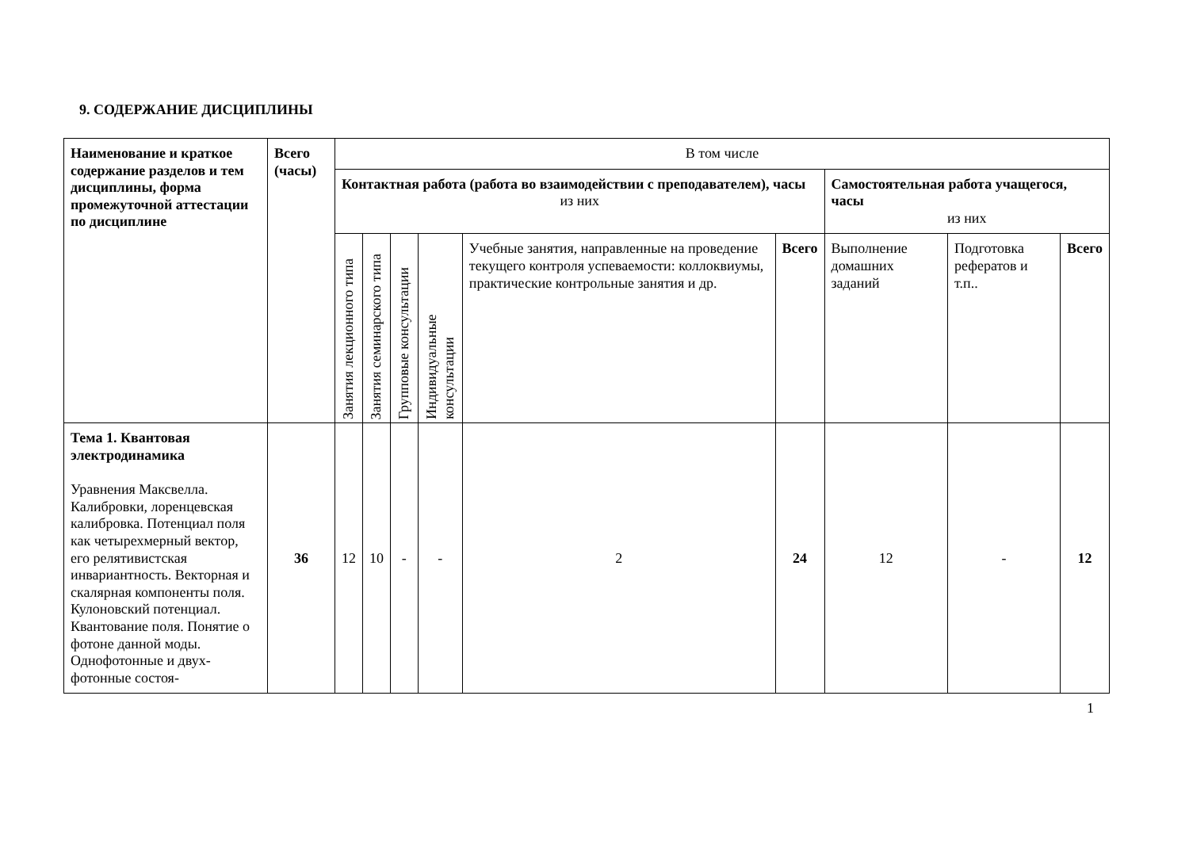9. СОДЕРЖАНИЕ ДИСЦИПЛИНЫ
| Наименование и краткое содержание разделов и тем дисциплины, форма промежуточной аттестации по дисциплине | Всего (часы) | В том числе | | | | | | | | |
| --- | --- | --- | --- | --- | --- | --- | --- | --- | --- | --- |
| | | Контактная работа (работа во взаимодействии с преподавателем), часы из них | | | | | | Самостоятельная работа учащегося, часы из них | | |
| | | Занятия лекционного типа | Занятия семинарского типа | Групповые консультации | Индивидуальные консультации | Учебные занятия, направленные на проведение текущего контроля успеваемости: коллоквиумы, практические контрольные занятия и др. | Всего | Выполнение домашних заданий | Подготовка рефератов и т.п.. | Всего |
| Тема 1. Квантовая электродинамика Уравнения Максвелла. Калибровки, лоренцевская калибровка. Потенциал поля как четырехмерный вектор, его релятивистская инвариантность. Векторная и скалярная компоненты поля. Кулоновский потенциал. Квантование поля. Понятие о фотоне данной моды. Однофотонные и двух-фотонные состоя- | 36 | 12 | 10 | - | - | 2 | 24 | 12 | - | 12 |
1